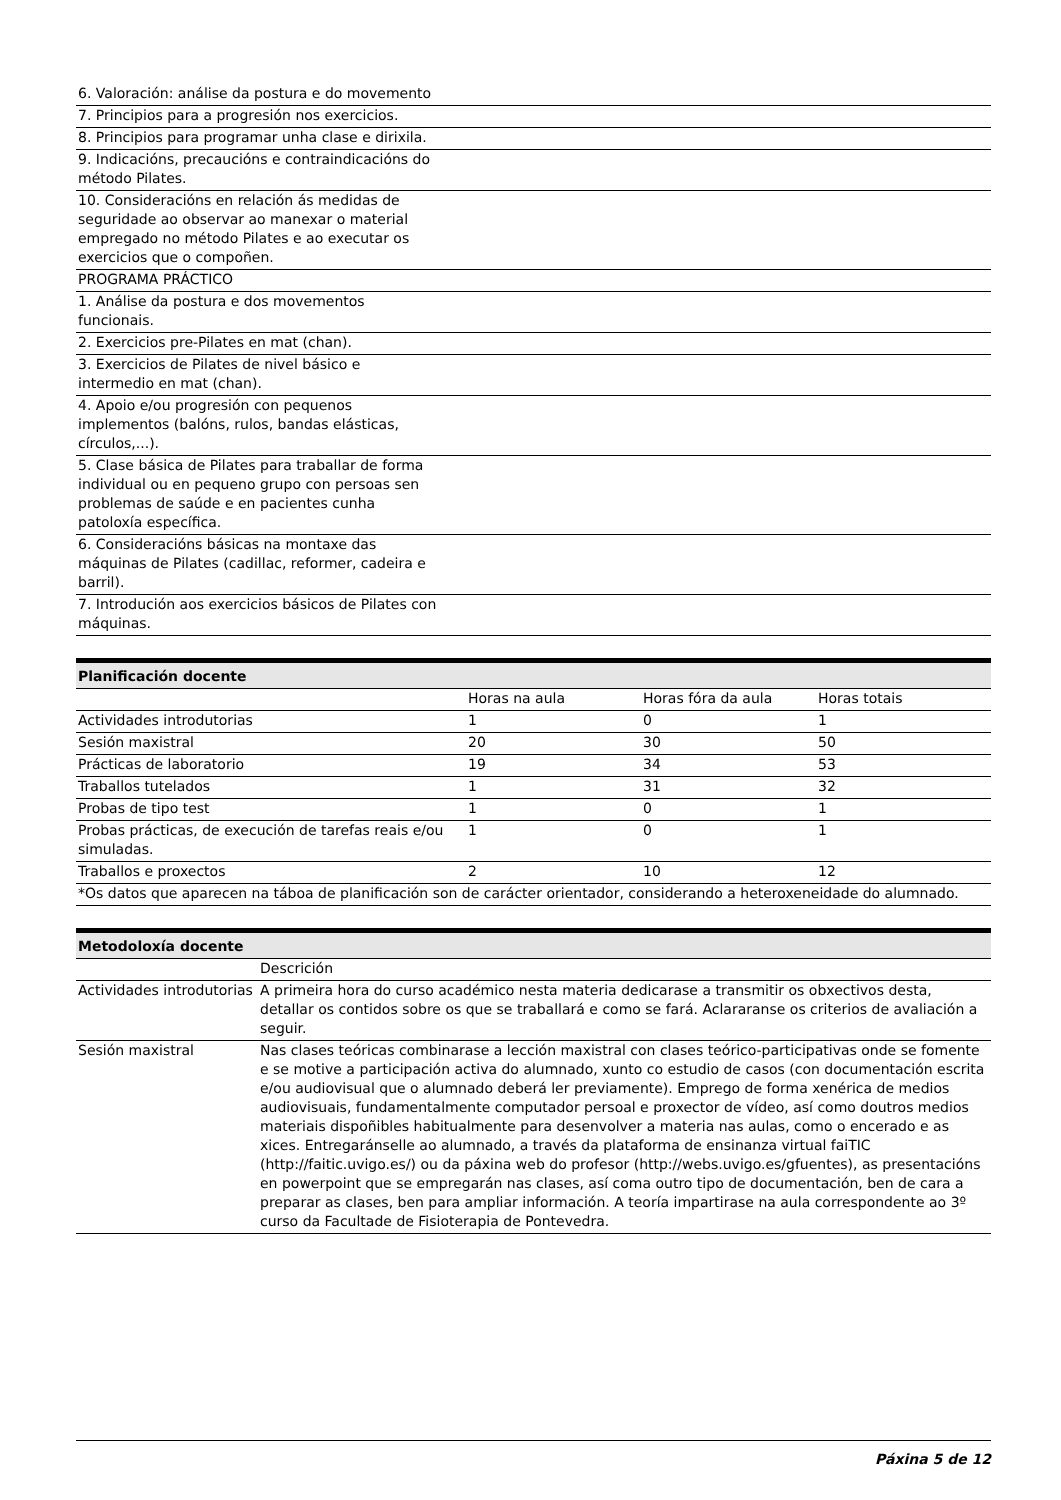| 6. Valoración: análise da postura e do movemento | |
| 7. Principios para a progresión nos exercicios. | |
| 8. Principios para programar unha clase e dirixila. | |
| 9. Indicacións, precaucións e contraindicacións do método Pilates. | |
| 10. Consideracións en relación ás medidas de seguridade ao observar ao manexar o material empregado no método Pilates e ao executar os exercicios que o compoñen. | |
| PROGRAMA PRÁCTICO | |
| 1. Análise da postura e dos movementos funcionais. | |
| 2. Exercicios pre-Pilates en mat (chan). | |
| 3. Exercicios de Pilates de nivel básico e intermedio en mat (chan). | |
| 4. Apoio e/ou progresión con pequenos implementos (balóns, rulos, bandas elásticas, círculos,...). | |
| 5. Clase básica de Pilates para traballar de forma individual ou en pequeno grupo con persoas sen problemas de saúde e en pacientes cunha patoloxía específica. | |
| 6. Consideracións básicas na montaxe das máquinas de Pilates (cadillac, reformer, cadeira e barril). | |
| 7. Introdución aos exercicios básicos de Pilates con máquinas. | |
| Planificación docente | | | |
| --- | --- | --- | --- |
| | Horas na aula | Horas fóra da aula | Horas totais |
| Actividades introdutorias | 1 | 0 | 1 |
| Sesión maxistral | 20 | 30 | 50 |
| Prácticas de laboratorio | 19 | 34 | 53 |
| Traballos tutelados | 1 | 31 | 32 |
| Probas de tipo test | 1 | 0 | 1 |
| Probas prácticas, de execución de tarefas reais e/ou simuladas. | 1 | 0 | 1 |
| Traballos e proxectos | 2 | 10 | 12 |
| *Os datos que aparecen na táboa de planificación son de carácter orientador, considerando a heteroxeneidade do alumnado. | | | |
| Metodoloxía docente | |
| --- | --- |
| | Descrición |
| Actividades introdutorias | A primeira hora do curso académico nesta materia dedicarase a transmitir os obxectivos desta, detallar os contidos sobre os que se traballará e como se fará. Aclararanse os criterios de avaliación a seguir. |
| Sesión maxistral | Nas clases teóricas combinarase a lección maxistral con clases teórico-participativas onde se fomente e se motive a participación activa do alumnado, xunto co estudio de casos (con documentación escrita e/ou audiovisual que o alumnado deberá ler previamente). Emprego de forma xenérica de medios audiovisuais, fundamentalmente computador persoal e proxector de vídeo, así como doutros medios materiais dispoñibles habitualmente para desenvolver a materia nas aulas, como o encerado e as xices. Entregaránselle ao alumnado, a través da plataforma de ensinanza virtual faiTIC (http://faitic.uvigo.es/) ou da páxina web do profesor (http://webs.uvigo.es/gfuentes), as presentacións en powerpoint que se empregarán nas clases, así coma outro tipo de documentación, ben de cara a preparar as clases, ben para ampliar información. A teoría impartirase na aula correspondente ao 3º curso da Facultade de Fisioterapia de Pontevedra. |
Páxina 5 de 12